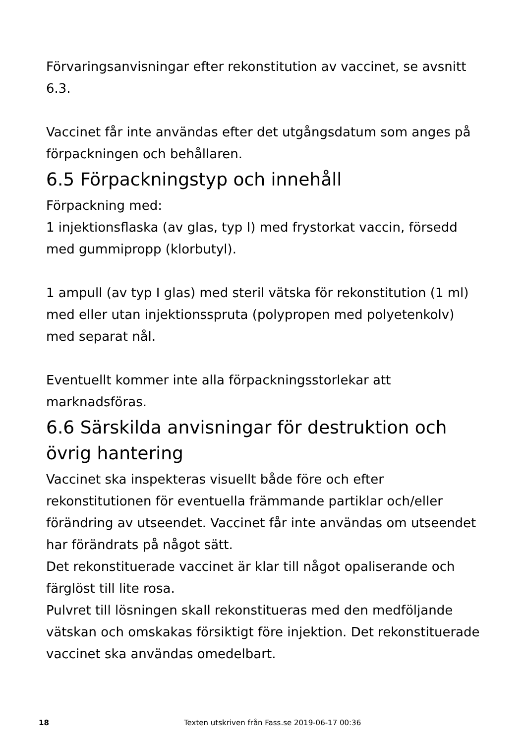Förvaringsanvisningar efter rekonstitution av vaccinet, se avsnitt 6.3.
Vaccinet får inte användas efter det utgångsdatum som anges på förpackningen och behållaren.
6.5 Förpackningstyp och innehåll
Förpackning med:
1 injektionsflaska (av glas, typ I) med frystorkat vaccin, försedd med gummipropp (klorbutyl).
1 ampull (av typ I glas) med steril vätska för rekonstitution (1 ml) med eller utan injektionsspruta (polypropen med polyetenkolv) med separat nål.
Eventuellt kommer inte alla förpackningsstorlekar att marknadsföras.
6.6 Särskilda anvisningar för destruktion och övrig hantering
Vaccinet ska inspekteras visuellt både före och efter rekonstitutionen för eventuella främmande partiklar och/eller förändring av utseendet. Vaccinet får inte användas om utseendet har förändrats på något sätt.
Det rekonstituerade vaccinet är klar till något opaliserande och färglöst till lite rosa.
Pulvret till lösningen skall rekonstitueras med den medföljande vätskan och omskakas försiktigt före injektion. Det rekonstituerade vaccinet ska användas omedelbart.
18 Texten utskriven från Fass.se 2019-06-17 00:36